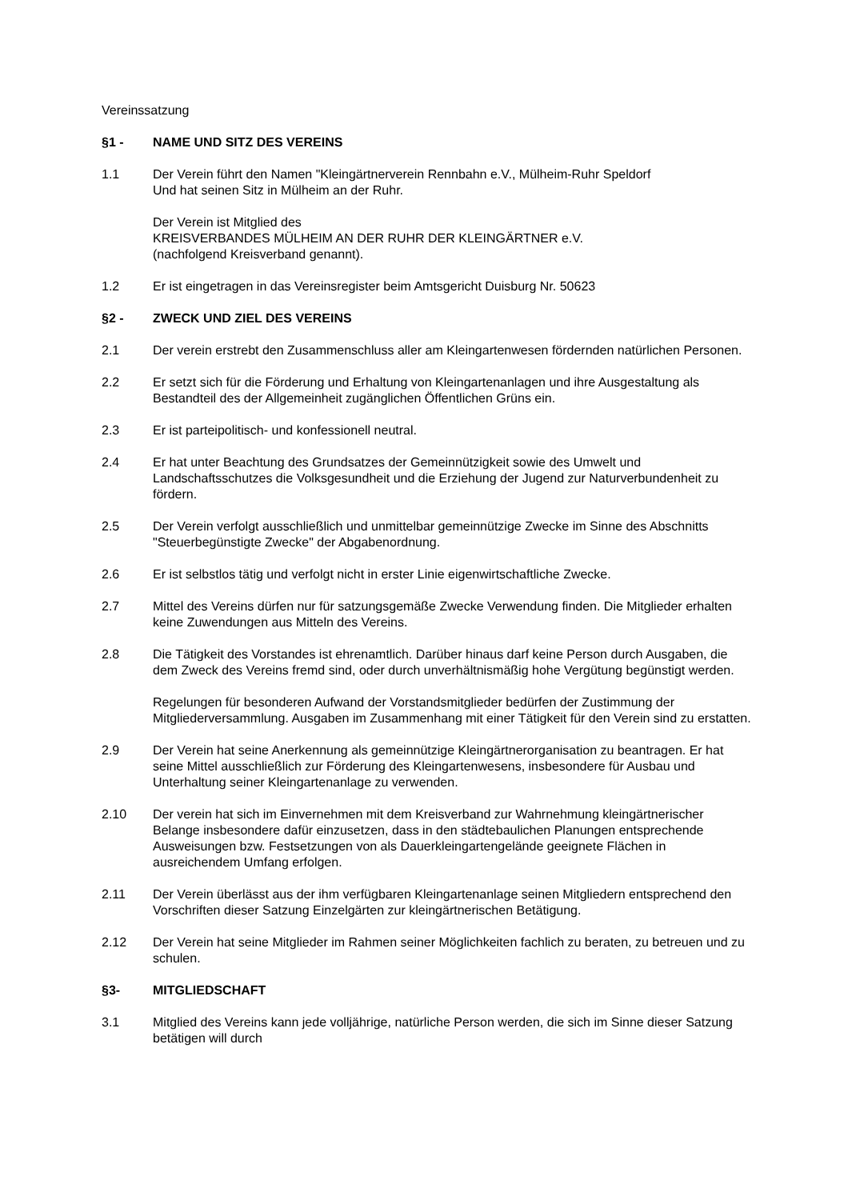Vereinssatzung
§1 - NAME UND SITZ DES VEREINS
1.1 Der Verein führt den Namen "Kleingärtnerverein Rennbahn e.V., Mülheim-Ruhr Speldorf
Und hat seinen Sitz in Mülheim an der Ruhr.
Der Verein ist Mitglied des
KREISVERBANDES MÜLHEIM AN DER RUHR DER KLEINGÄRTNER e.V.
(nachfolgend Kreisverband genannt).
1.2 Er ist eingetragen in das Vereinsregister beim Amtsgericht Duisburg Nr. 50623
§2 - ZWECK UND ZIEL DES VEREINS
2.1 Der verein erstrebt den Zusammenschluss aller am Kleingartenwesen fördernden natürlichen Personen.
2.2 Er setzt sich für die Förderung und Erhaltung von Kleingartenanlagen und ihre Ausgestaltung als Bestandteil des der Allgemeinheit zugänglichen Öffentlichen Grüns ein.
2.3 Er ist parteipolitisch- und konfessionell neutral.
2.4 Er hat unter Beachtung des Grundsatzes der Gemeinnützigkeit sowie des Umwelt und Landschaftsschutzes die Volksgesundheit und die Erziehung der Jugend zur Naturverbundenheit zu fördern.
2.5 Der Verein verfolgt ausschließlich und unmittelbar gemeinnützige Zwecke im Sinne des Abschnitts "Steuerbegünstigte Zwecke" der Abgabenordnung.
2.6 Er ist selbstlos tätig und verfolgt nicht in erster Linie eigenwirtschaftliche Zwecke.
2.7 Mittel des Vereins dürfen nur für satzungsgemäße Zwecke Verwendung finden. Die Mitglieder erhalten keine Zuwendungen aus Mitteln des Vereins.
2.8 Die Tätigkeit des Vorstandes ist ehrenamtlich. Darüber hinaus darf keine Person durch Ausgaben, die dem Zweck des Vereins fremd sind, oder durch unverhältnismäßig hohe Vergütung begünstigt werden.
Regelungen für besonderen Aufwand der Vorstandsmitglieder bedürfen der Zustimmung der Mitgliederversammlung. Ausgaben im Zusammenhang mit einer Tätigkeit für den Verein sind zu erstatten.
2.9 Der Verein hat seine Anerkennung als gemeinnützige Kleingärtnerorganisation zu beantragen. Er hat seine Mittel ausschließlich zur Förderung des Kleingartenwesens, insbesondere für Ausbau und Unterhaltung seiner Kleingartenanlage zu verwenden.
2.10 Der verein hat sich im Einvernehmen mit dem Kreisverband zur Wahrnehmung kleingärtnerischer Belange insbesondere dafür einzusetzen, dass in den städtebaulichen Planungen entsprechende Ausweisungen bzw. Festsetzungen von als Dauerkleingartengelände geeignete Flächen in ausreichendem Umfang erfolgen.
2.11 Der Verein überlässt aus der ihm verfügbaren Kleingartenanlage seinen Mitgliedern entsprechend den Vorschriften dieser Satzung Einzelgärten zur kleingärtnerischen Betätigung.
2.12 Der Verein hat seine Mitglieder im Rahmen seiner Möglichkeiten fachlich zu beraten, zu betreuen und zu schulen.
§3- MITGLIEDSCHAFT
3.1 Mitglied des Vereins kann jede volljährige, natürliche Person werden, die sich im Sinne dieser Satzung betätigen will durch